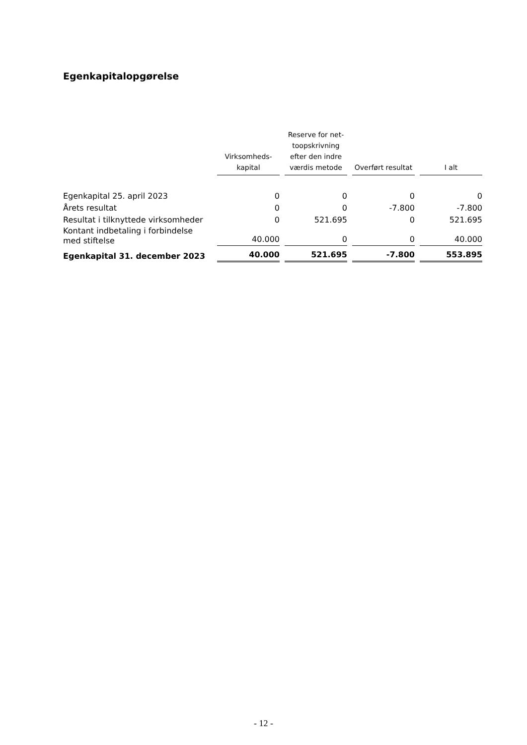Egenkapitalopgørelse
| | Virksomheds- kapital | Reserve for net- toopskrivning efter den indre værdis metode | Overført resultat | I alt |
| --- | --- | --- | --- | --- |
| Egenkapital 25. april 2023 | 0 | 0 | 0 | 0 |
| Årets resultat | 0 | 0 | -7.800 | -7.800 |
| Resultat i tilknyttede virksomheder | 0 | 521.695 | 0 | 521.695 |
| Kontant indbetaling i forbindelse med stiftelse | 40.000 | 0 | 0 | 40.000 |
| Egenkapital 31. december 2023 | 40.000 | 521.695 | -7.800 | 553.895 |
- 12 -